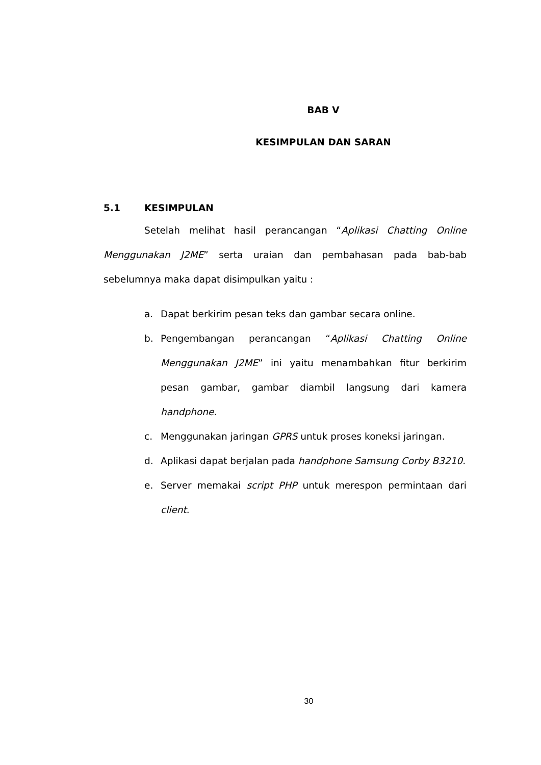BAB V
KESIMPULAN DAN SARAN
5.1 KESIMPULAN
Setelah melihat hasil perancangan “Aplikasi Chatting Online Menggunakan J2ME” serta uraian dan pembahasan pada bab-bab sebelumnya maka dapat disimpulkan yaitu :
a. Dapat berkirim pesan teks dan gambar secara online.
b. Pengembangan perancangan “Aplikasi Chatting Online Menggunakan J2ME” ini yaitu menambahkan fitur berkirim pesan gambar, gambar diambil langsung dari kamera handphone.
c. Menggunakan jaringan GPRS untuk proses koneksi jaringan.
d. Aplikasi dapat berjalan pada handphone Samsung Corby B3210.
e. Server memakai script PHP untuk merespon permintaan dari client.
30